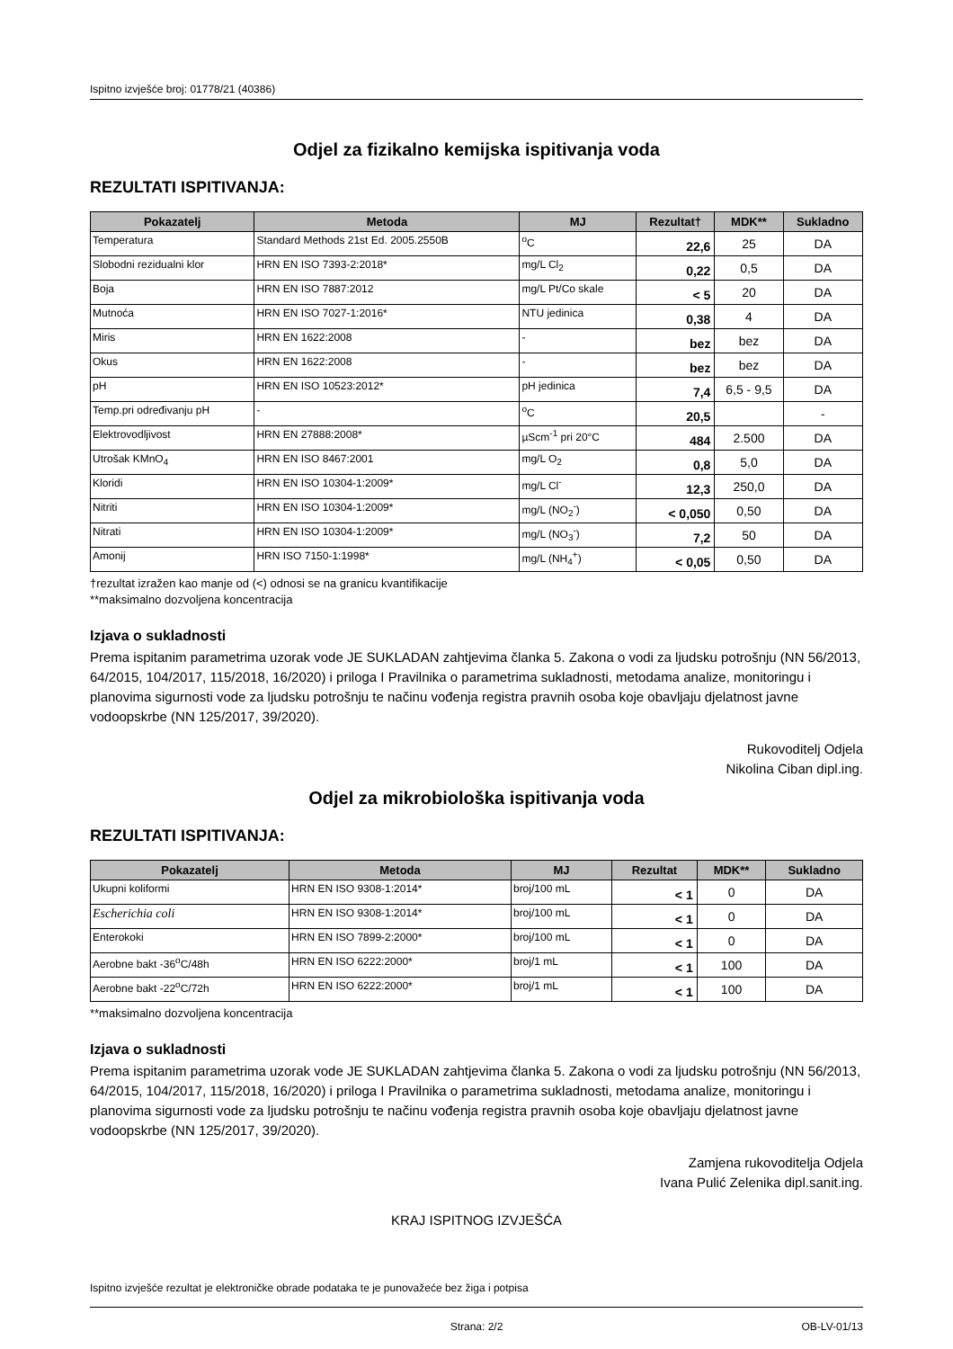Ispitno izvješće broj: 01778/21 (40386)
Odjel za fizikalno kemijska ispitivanja voda
REZULTATI ISPITIVANJA:
| Pokazatelj | Metoda | MJ | Rezultat† | MDK** | Sukladno |
| --- | --- | --- | --- | --- | --- |
| Temperatura | Standard Methods 21st Ed. 2005.2550B | <sup>o</sup> C | 22,6 | 25 | DA |
| Slobodni rezidualni klor | HRN EN ISO 7393-2:2018* | mg/L Cl<sub>2</sub> | 0,22 | 0,5 | DA |
| Boja | HRN EN ISO 7887:2012 | mg/L Pt/Co skale | < 5 | 20 | DA |
| Mutnoća | HRN EN ISO 7027-1:2016* | NTU jedinica | 0,38 | 4 | DA |
| Miris | HRN EN 1622:2008 | - | bez | bez | DA |
| Okus | HRN EN 1622:2008 | - | bez | bez | DA |
| pH | HRN EN ISO 10523:2012* | pH jedinica | 7,4 | 6,5 - 9,5 | DA |
| Temp.pri određivanju pH | - | <sup>o</sup> C | 20,5 | | - |
| Elektrovodljivost | HRN EN 27888:2008* | µScm<sup>-1</sup> pri 20°C | 484 | 2.500 | DA |
| Utrošak KMnO<sub>4</sub> | HRN EN ISO 8467:2001 | mg/L O<sub>2</sub> | 0,8 | 5,0 | DA |
| Kloridi | HRN EN ISO 10304-1:2009* | mg/L Cl<sup>-</sup> | 12,3 | 250,0 | DA |
| Nitriti | HRN EN ISO 10304-1:2009* | mg/L (NO<sub>2</sub><sup>-</sup>) | < 0,050 | 0,50 | DA |
| Nitrati | HRN EN ISO 10304-1:2009* | mg/L (NO<sub>3</sub><sup>-</sup>) | 7,2 | 50 | DA |
| Amonij | HRN ISO 7150-1:1998* | mg/L (NH<sub>4</sub><sup>+</sup>) | < 0,05 | 0,50 | DA |
†rezultat izražen kao manje od (<) odnosi se na granicu kvantifikacije
**maksimalno dozvoljena koncentracija
Izjava o sukladnosti
Prema ispitanim parametrima uzorak vode JE SUKLADAN zahtjevima članka 5. Zakona o vodi za ljudsku potrošnju (NN 56/2013, 64/2015, 104/2017, 115/2018, 16/2020) i priloga I Pravilnika o parametrima sukladnosti, metodama analize, monitoringu i planovima sigurnosti vode za ljudsku potrošnju te načinu vođenja registra pravnih osoba koje obavljaju djelatnost javne vodoopskrbe (NN 125/2017, 39/2020).
Rukovoditelj Odjela
Nikolina Ciban dipl.ing.
Odjel za mikrobiološka ispitivanja voda
REZULTATI ISPITIVANJA:
| Pokazatelj | Metoda | MJ | Rezultat | MDK** | Sukladno |
| --- | --- | --- | --- | --- | --- |
| Ukupni koliformi | HRN EN ISO 9308-1:2014* | broj/100 mL | < 1 | 0 | DA |
| Escherichia coli | HRN EN ISO 9308-1:2014* | broj/100 mL | < 1 | 0 | DA |
| Enterokoki | HRN EN ISO 7899-2:2000* | broj/100 mL | < 1 | 0 | DA |
| Aerobne bakt -36<sup>o</sup>C/48h | HRN EN ISO 6222:2000* | broj/1 mL | < 1 | 100 | DA |
| Aerobne bakt -22<sup>o</sup>C/72h | HRN EN ISO 6222:2000* | broj/1 mL | < 1 | 100 | DA |
**maksimalno dozvoljena koncentracija
Izjava o sukladnosti
Prema ispitanim parametrima uzorak vode JE SUKLADAN zahtjevima članka 5. Zakona o vodi za ljudsku potrošnju (NN 56/2013, 64/2015, 104/2017, 115/2018, 16/2020) i priloga I Pravilnika o parametrima sukladnosti, metodama analize, monitoringu i planovima sigurnosti vode za ljudsku potrošnju te načinu vođenja registra pravnih osoba koje obavljaju djelatnost javne vodoopskrbe (NN 125/2017, 39/2020).
Zamjena rukovoditelja Odjela
Ivana Pulić Zelenika dipl.sanit.ing.
KRAJ ISPITNOG IZVJEŠĆA
Ispitno izvješće rezultat je elektroničke obrade podataka te je punovažeće bez žiga i potpisa
Strana: 2/2 OB-LV-01/13